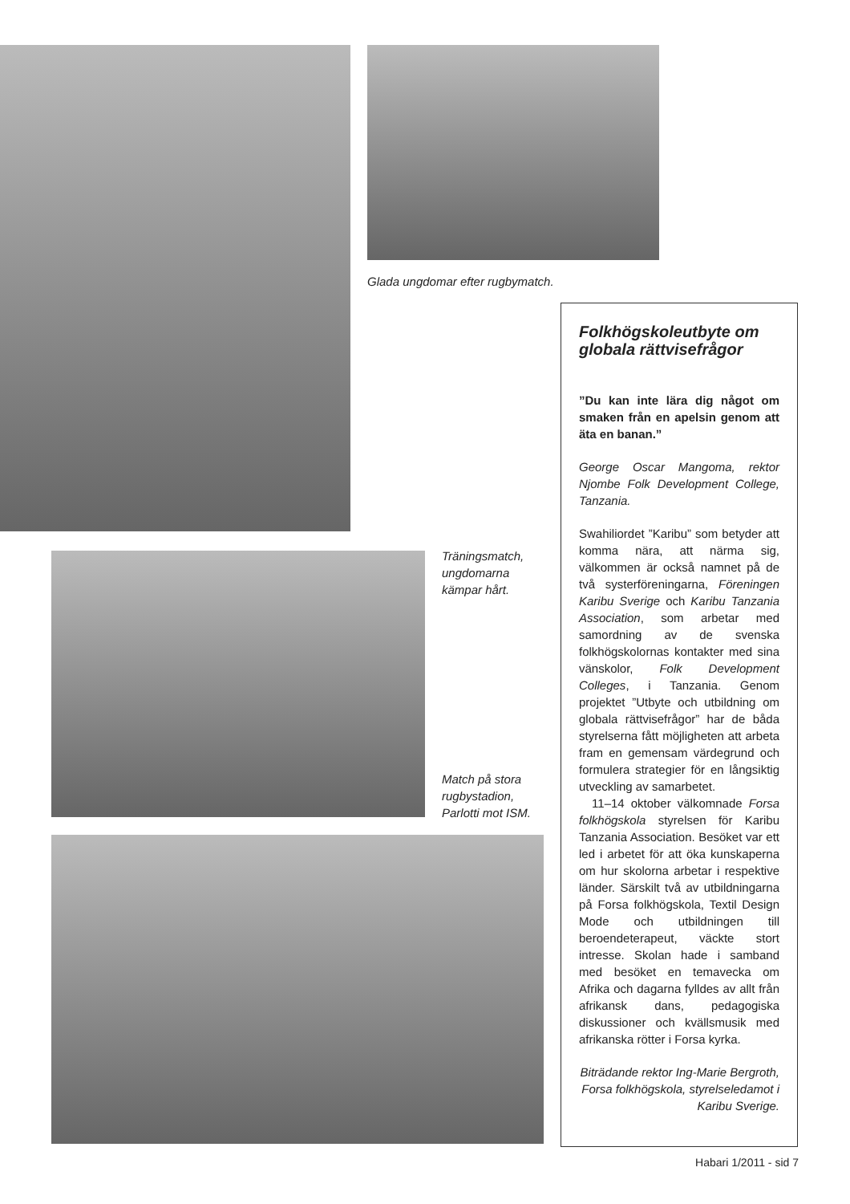Glada ungdomar efter rugbymatch.
Träningsmatch,
ungdomarna
kämpar hårt.
Match på stora
rugbystadion,
Parlotti mot ISM.
Folkhögskoleutbyte om globala rättvisefrågor
”Du kan inte lära dig något om smaken från en apelsin genom att äta en banan.”
George Oscar Mangoma, rektor Njombe Folk Development College, Tanzania.
Swahiliordet ”Karibu” som betyder att komma nära, att närma sig, välkommen är också namnet på de två systerföreningarna, Föreningen Karibu Sverige och Karibu Tanzania Association, som arbetar med samordning av de svenska folkhögskolornas kontakter med sina vänskolor, Folk Development Colleges, i Tanzania. Genom projektet ”Utbyte och utbildning om globala rättvisefrågor” har de båda styrelserna fått möjligheten att arbeta fram en gemensam värdegrund och formulera strategier för en långsiktig utveckling av samarbetet.
11–14 oktober välkomnade Forsa folkhögskola styrelsen för Karibu Tanzania Association. Besöket var ett led i arbetet för att öka kunskaperna om hur skolorna arbetar i respektive länder. Särskilt två av utbildningarna på Forsa folkhögskola, Textil Design Mode och utbildningen till beroendeterapeut, väckte stort intresse. Skolan hade i samband med besöket en temavecka om Afrika och dagarna fylldes av allt från afrikansk dans, pedagogiska diskussioner och kvällsmusik med afrikanska rötter i Forsa kyrka.
Biträdande rektor Ing-Marie Bergroth, Forsa folkhögskola, styrelseledamot i Karibu Sverige.
Habari 1/2011 - sid 7